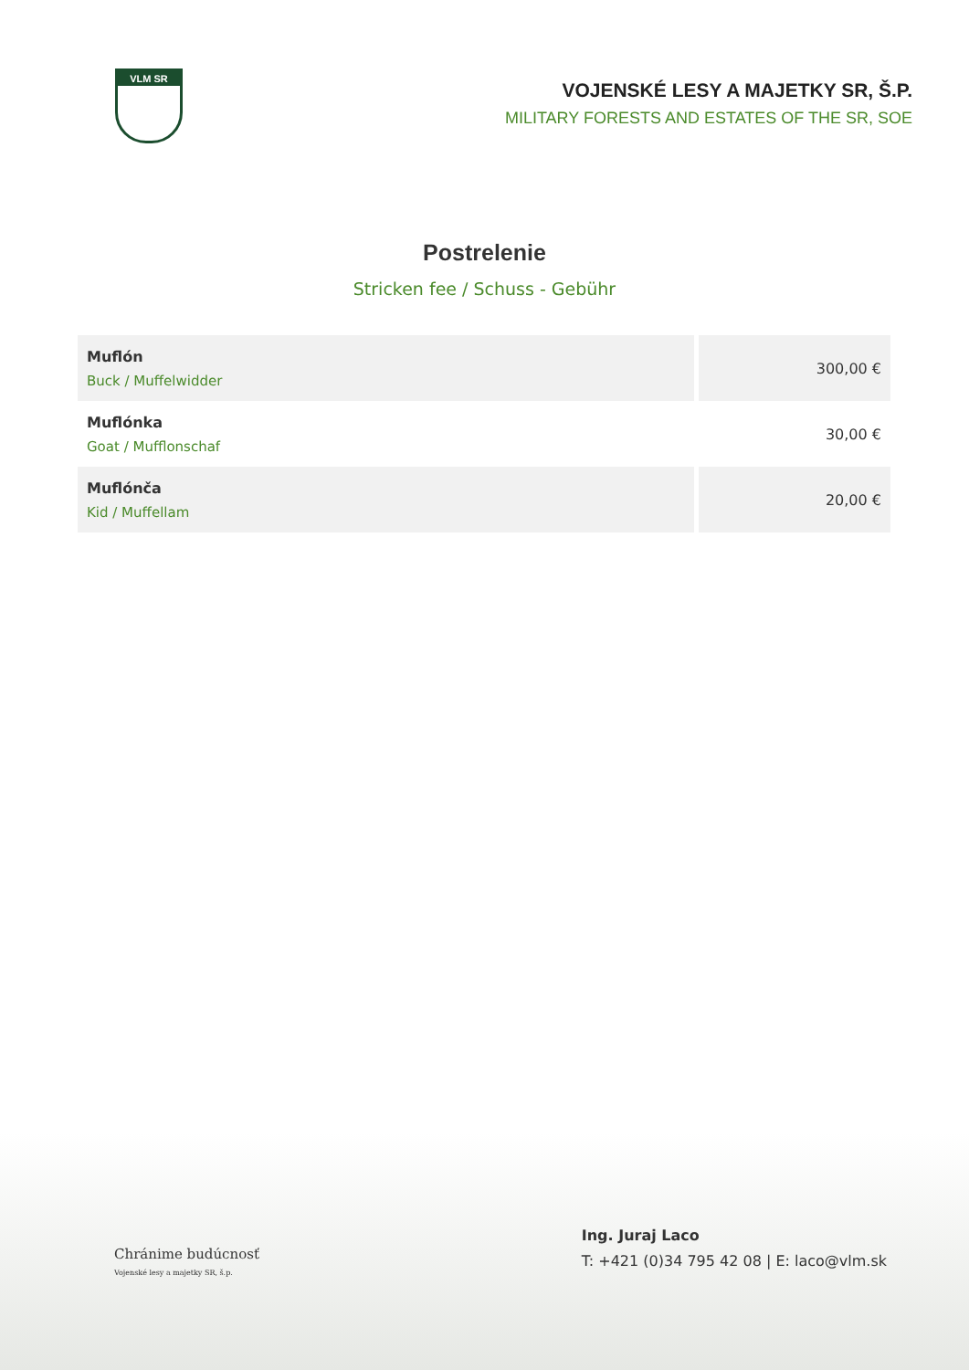VLM SR
VOJENSKÉ LESY A MAJETKY SR, Š.P.
MILITARY FORESTS AND ESTATES OF THE SR, SOE
Postrelenie
Stricken fee / Schuss - Gebühr
| Muflón Buck / Muffelwidder | 300,00 € |
| Muflónka Goat / Mufflonschaf | 30,00 € |
| Muflónča Kid / Muffellam | 20,00 € |
Chránime budúcnosť
Vojenské lesy a majetky SR, š.p.
Ing. Juraj Laco
T: +421 (0)34 795 42 08 | E: laco@vlm.sk